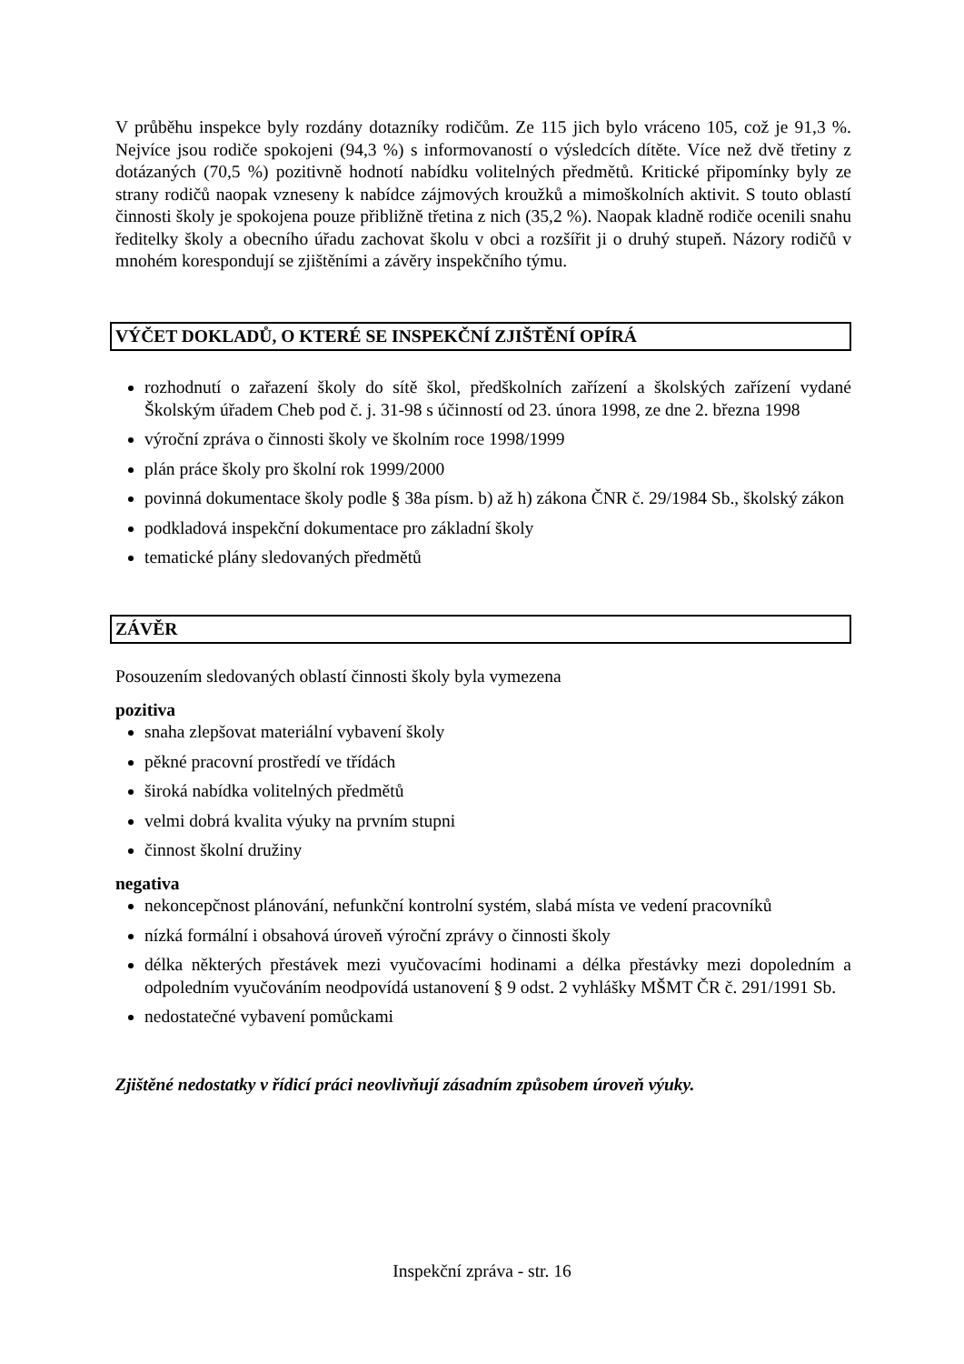V průběhu inspekce byly rozdány dotazníky rodičům. Ze 115 jich bylo vráceno 105, což je 91,3 %. Nejvíce jsou rodiče spokojeni (94,3 %) s informovaností o výsledcích dítěte. Více než dvě třetiny z dotázaných (70,5 %) pozitivně hodnotí nabídku volitelných předmětů. Kritické připomínky byly ze strany rodičů naopak vzneseny k nabídce zájmových kroužků a mimoškolních aktivit. S touto oblastí činnosti školy je spokojena pouze přibližně třetina z nich (35,2 %). Naopak kladně rodiče ocenili snahu ředitelky školy a obecního úřadu zachovat školu v obci a rozšířit ji o druhý stupeň. Názory rodičů v mnohém korespondují se zjištěními a závěry inspekčního týmu.
VÝČET DOKLADŮ, O KTERÉ SE INSPEKČNÍ ZJIŠTĚNÍ OPÍRÁ
rozhodnutí o zařazení školy do sítě škol, předškolních zařízení a školských zařízení vydané Školským úřadem Cheb pod č. j. 31-98 s účinností od 23. února 1998, ze dne 2. března 1998
výroční zpráva o činnosti školy ve školním roce 1998/1999
plán práce školy pro školní rok 1999/2000
povinná dokumentace školy podle § 38a písm. b) až h) zákona ČNR č. 29/1984 Sb., školský zákon
podkladová inspekční dokumentace pro základní školy
tematické plány sledovaných předmětů
ZÁVĚR
Posouzením sledovaných oblastí činnosti školy byla vymezena
pozitiva
snaha zlepšovat materiální vybavení školy
pěkné pracovní prostředí ve třídách
široká nabídka volitelných předmětů
velmi dobrá kvalita výuky na prvním stupni
činnost školní družiny
negativa
nekoncepčnost plánování, nefunkční kontrolní systém, slabá místa ve vedení pracovníků
nízká formální i obsahová úroveň výroční zprávy o činnosti školy
délka některých přestávek mezi vyučovacími hodinami a délka přestávky mezi dopoledním a odpoledním vyučováním neodpovídá ustanovení § 9 odst. 2 vyhlášky MŠMT ČR č. 291/1991 Sb.
nedostatečné vybavení pomůckami
Zjištěné nedostatky v řídicí práci neovlivňují zásadním způsobem úroveň výuky.
Inspekční zpráva - str. 16